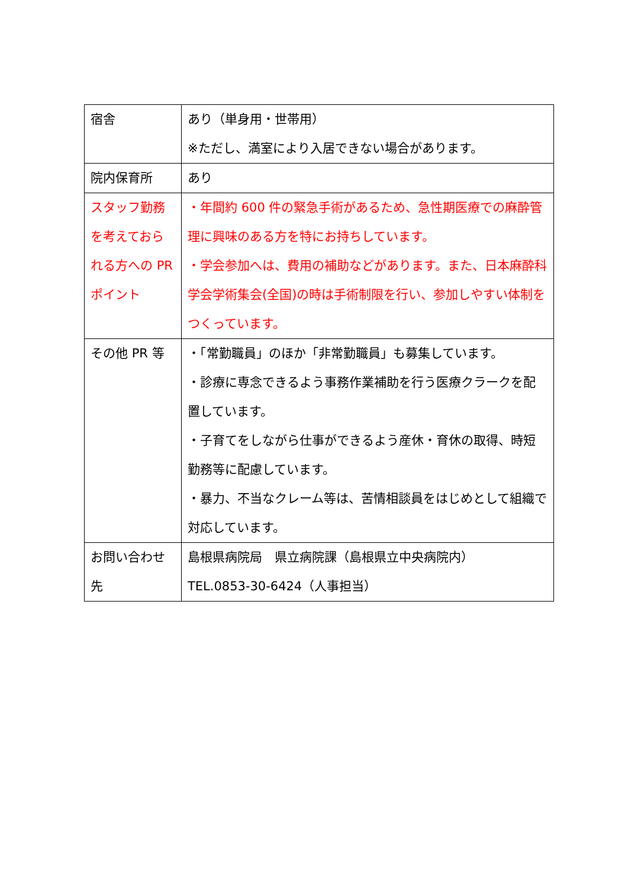| 宿舎 | あり（単身用・世帯用） ※ただし、満室により入居できない場合があります。 |
| 院内保育所 | あり |
| スタッフ勤務を考えておられる方への PR ポイント | ・年間約 600 件の緊急手術があるため、急性期医療での麻酔管理に興味のある方を特にお持ちしています。 ・学会参加へは、費用の補助などがあります。また、日本麻酔科学会学術集会(全国)の時は手術制限を行い、参加しやすい体制をつくっています。 |
| その他 PR 等 | ・「常勤職員」のほか「非常勤職員」も募集しています。 ・診療に専念できるよう事務作業補助を行う医療クラークを配置しています。 ・子育てをしながら仕事ができるよう産休・育休の取得、時短勤務等に配慮しています。 ・暴力、不当なクレーム等は、苦情相談員をはじめとして組織で対応しています。 |
| お問い合わせ先 | 島根県病院局 県立病院課（島根県立中央病院内） TEL.0853-30-6424（人事担当） |